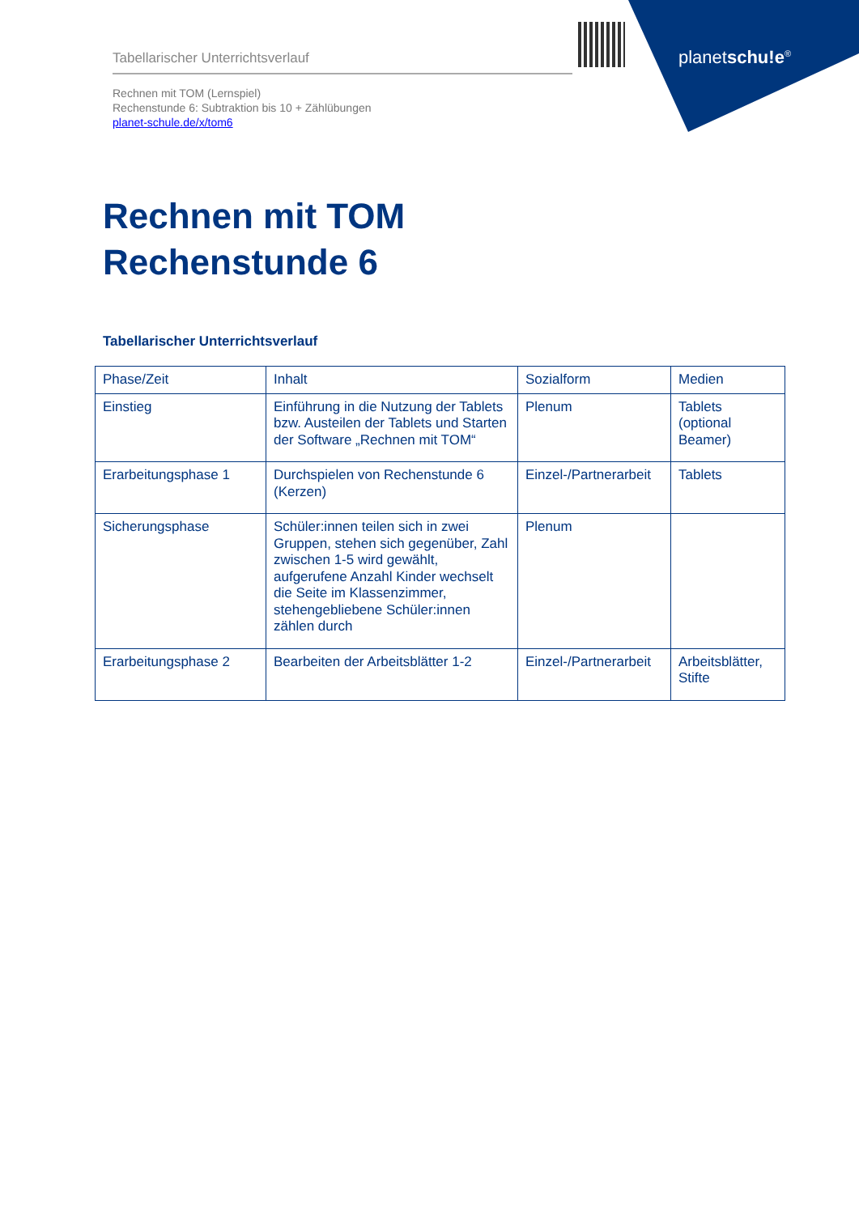planetschu!e<sup>®</sup>
Tabellarischer Unterrichtsverlauf
Rechnen mit TOM (Lernspiel)
Rechenstunde 6: Subtraktion bis 10 + Zählübungen
planet-schule.de/x/tom6
Rechnen mit TOM
Rechenstunde 6
Tabellarischer Unterrichtsverlauf
| Phase/Zeit | Inhalt | Sozialform | Medien |
| Einstieg | Einführung in die Nutzung der Tablets bzw. Austeilen der Tablets und Starten der Software „Rechnen mit TOM“ | Plenum | Tablets (optional Beamer) |
| Erarbeitungsphase 1 | Durchspielen von Rechenstunde 6 (Kerzen) | Einzel-/Partnerarbeit | Tablets |
| Sicherungsphase | Schüler:innen teilen sich in zwei Gruppen, stehen sich gegenüber, Zahl zwischen 1-5 wird gewählt, aufgerufene Anzahl Kinder wechselt die Seite im Klassenzimmer, stehengebliebene Schüler:innen zählen durch | Plenum | |
| Erarbeitungsphase 2 | Bearbeiten der Arbeitsblätter 1-2 | Einzel-/Partnerarbeit | Arbeitsblätter, Stifte |